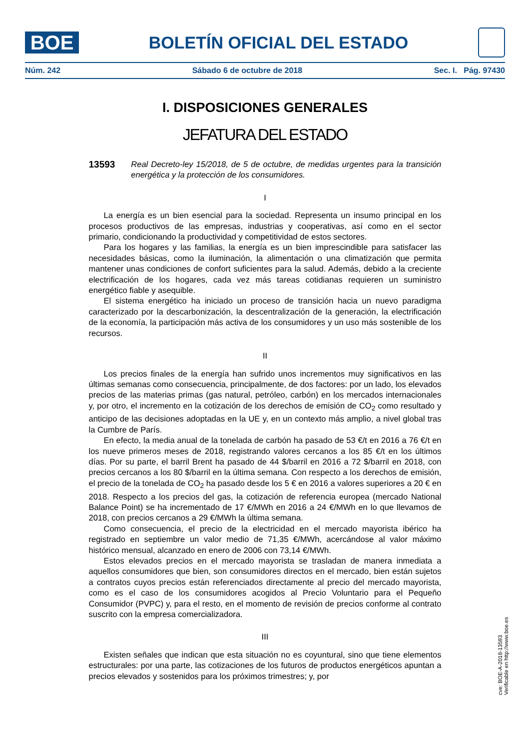BOE
BOLETÍN OFICIAL DEL ESTADO
Núm. 242 Sábado 6 de octubre de 2018 Sec. I. Pág. 97430
I. DISPOSICIONES GENERALES
JEFATURA DEL ESTADO
13593 Real Decreto-ley 15/2018, de 5 de octubre, de medidas urgentes para la transición energética y la protección de los consumidores.
I
La energía es un bien esencial para la sociedad. Representa un insumo principal en los procesos productivos de las empresas, industrias y cooperativas, así como en el sector primario, condicionando la productividad y competitividad de estos sectores.
Para los hogares y las familias, la energía es un bien imprescindible para satisfacer las necesidades básicas, como la iluminación, la alimentación o una climatización que permita mantener unas condiciones de confort suficientes para la salud. Además, debido a la creciente electrificación de los hogares, cada vez más tareas cotidianas requieren un suministro energético fiable y asequible.
El sistema energético ha iniciado un proceso de transición hacia un nuevo paradigma caracterizado por la descarbonización, la descentralización de la generación, la electrificación de la economía, la participación más activa de los consumidores y un uso más sostenible de los recursos.
II
Los precios finales de la energía han sufrido unos incrementos muy significativos en las últimas semanas como consecuencia, principalmente, de dos factores: por un lado, los elevados precios de las materias primas (gas natural, petróleo, carbón) en los mercados internacionales y, por otro, el incremento en la cotización de los derechos de emisión de CO<sub>2</sub> como resultado y anticipo de las decisiones adoptadas en la UE y, en un contexto más amplio, a nivel global tras la Cumbre de París.
En efecto, la media anual de la tonelada de carbón ha pasado de 53 €/t en 2016 a 76 €/t en los nueve primeros meses de 2018, registrando valores cercanos a los 85 €/t en los últimos días. Por su parte, el barril Brent ha pasado de 44 $/barril en 2016 a 72 $/barril en 2018, con precios cercanos a los 80 $/barril en la última semana. Con respecto a los derechos de emisión, el precio de la tonelada de CO<sub>2</sub> ha pasado desde los 5 € en 2016 a valores superiores a 20 € en 2018. Respecto a los precios del gas, la cotización de referencia europea (mercado National Balance Point) se ha incrementado de 17 €/MWh en 2016 a 24 €/MWh en lo que llevamos de 2018, con precios cercanos a 29 €/MWh la última semana.
Como consecuencia, el precio de la electricidad en el mercado mayorista ibérico ha registrado en septiembre un valor medio de 71,35 €/MWh, acercándose al valor máximo histórico mensual, alcanzado en enero de 2006 con 73,14 €/MWh.
Estos elevados precios en el mercado mayorista se trasladan de manera inmediata a aquellos consumidores que bien, son consumidores directos en el mercado, bien están sujetos a contratos cuyos precios están referenciados directamente al precio del mercado mayorista, como es el caso de los consumidores acogidos al Precio Voluntario para el Pequeño Consumidor (PVPC) y, para el resto, en el momento de revisión de precios conforme al contrato suscrito con la empresa comercializadora.
III
Existen señales que indican que esta situación no es coyuntural, sino que tiene elementos estructurales: por una parte, las cotizaciones de los futuros de productos energéticos apuntan a precios elevados y sostenidos para los próximos trimestres; y, por
cve: BOE-A-2018-13593
Verificable en http://www.boe.es